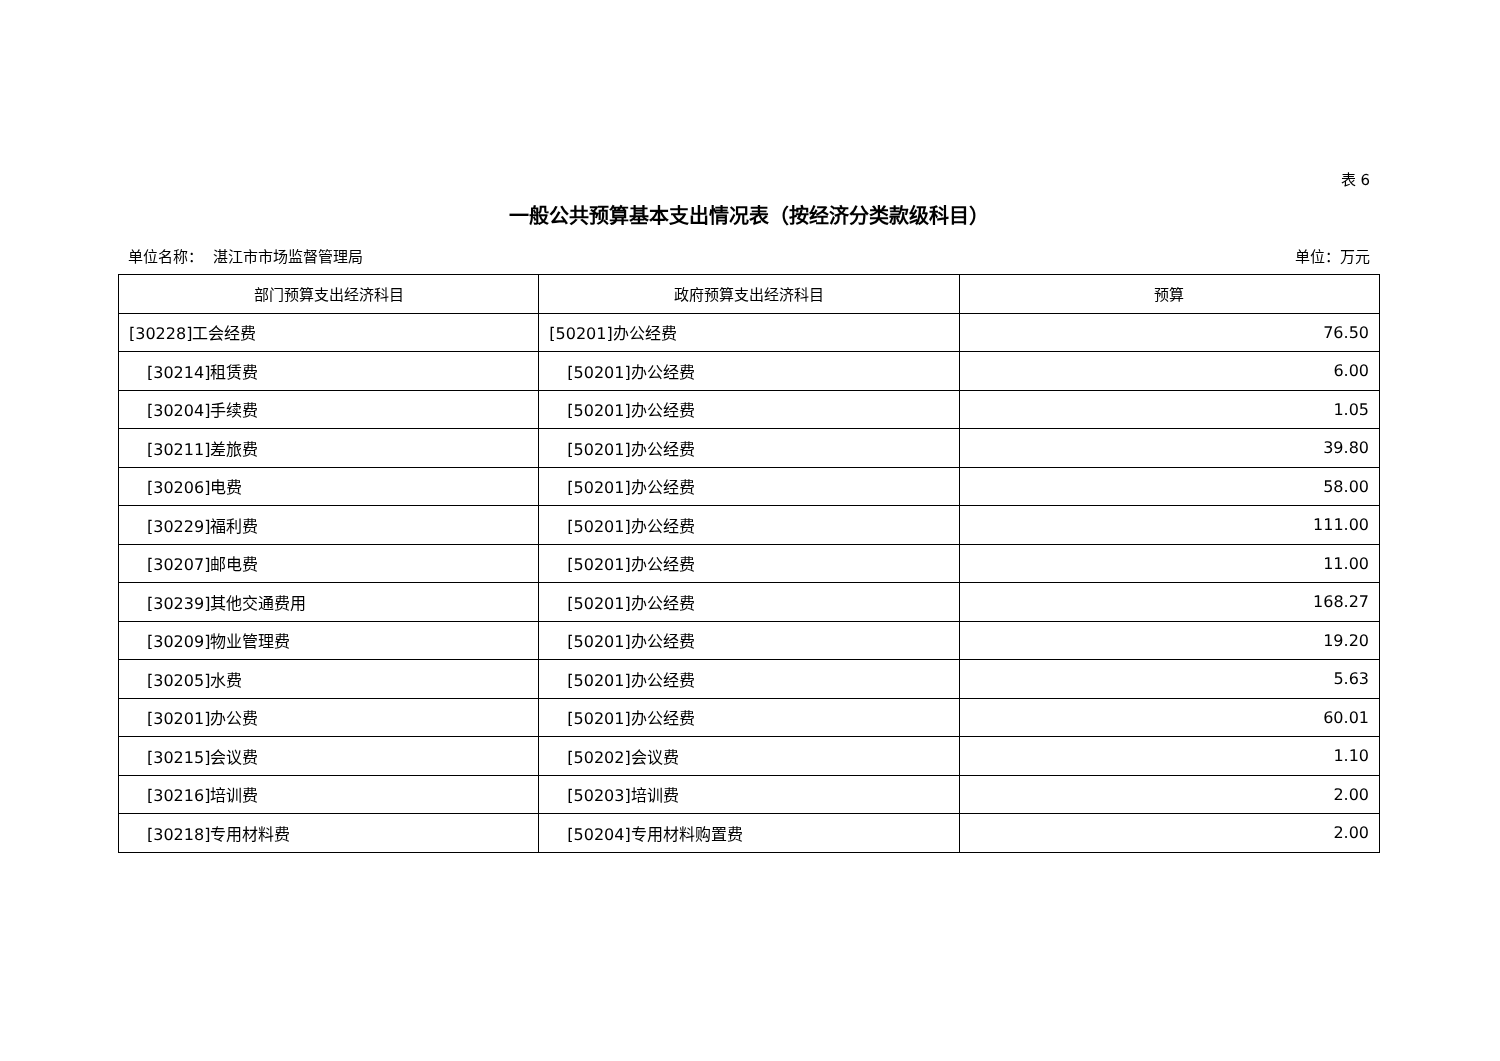表 6
一般公共预算基本支出情况表（按经济分类款级科目）
单位名称： 湛江市市场监督管理局 单位：万元
| 部门预算支出经济科目 | 政府预算支出经济科目 | 预算 |
| --- | --- | --- |
| [30228]工会经费 | [50201]办公经费 | 76.50 |
| [30214]租赁费 | [50201]办公经费 | 6.00 |
| [30204]手续费 | [50201]办公经费 | 1.05 |
| [30211]差旅费 | [50201]办公经费 | 39.80 |
| [30206]电费 | [50201]办公经费 | 58.00 |
| [30229]福利费 | [50201]办公经费 | 111.00 |
| [30207]邮电费 | [50201]办公经费 | 11.00 |
| [30239]其他交通费用 | [50201]办公经费 | 168.27 |
| [30209]物业管理费 | [50201]办公经费 | 19.20 |
| [30205]水费 | [50201]办公经费 | 5.63 |
| [30201]办公费 | [50201]办公经费 | 60.01 |
| [30215]会议费 | [50202]会议费 | 1.10 |
| [30216]培训费 | [50203]培训费 | 2.00 |
| [30218]专用材料费 | [50204]专用材料购置费 | 2.00 |